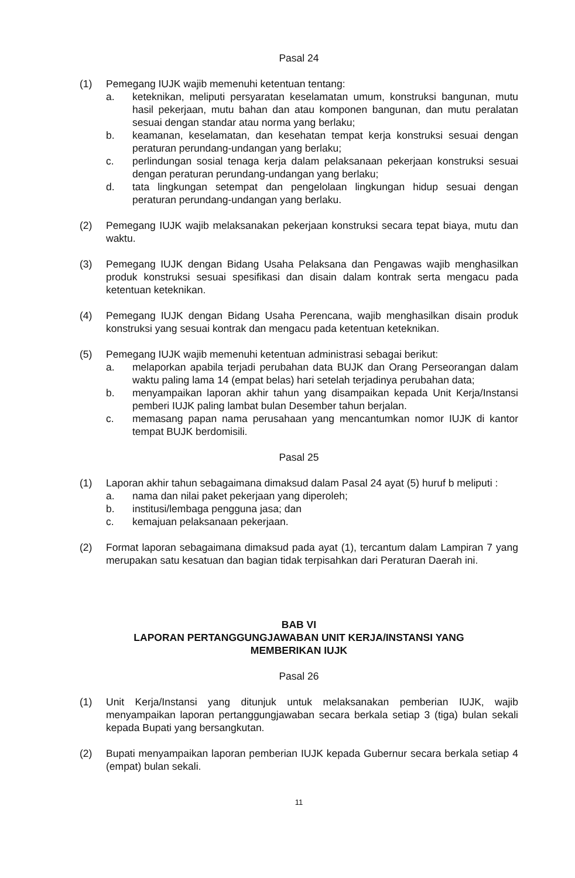Pasal 24
(1) Pemegang IUJK wajib memenuhi ketentuan tentang:
a. keteknikan, meliputi persyaratan keselamatan umum, konstruksi bangunan, mutu hasil pekerjaan, mutu bahan dan atau komponen bangunan, dan mutu peralatan sesuai dengan standar atau norma yang berlaku;
b. keamanan, keselamatan, dan kesehatan tempat kerja konstruksi sesuai dengan peraturan perundang-undangan yang berlaku;
c. perlindungan sosial tenaga kerja dalam pelaksanaan pekerjaan konstruksi sesuai dengan peraturan perundang-undangan yang berlaku;
d. tata lingkungan setempat dan pengelolaan lingkungan hidup sesuai dengan peraturan perundang-undangan yang berlaku.
(2) Pemegang IUJK wajib melaksanakan pekerjaan konstruksi secara tepat biaya, mutu dan waktu.
(3) Pemegang IUJK dengan Bidang Usaha Pelaksana dan Pengawas wajib menghasilkan produk konstruksi sesuai spesifikasi dan disain dalam kontrak serta mengacu pada ketentuan keteknikan.
(4) Pemegang IUJK dengan Bidang Usaha Perencana, wajib menghasilkan disain produk konstruksi yang sesuai kontrak dan mengacu pada ketentuan keteknikan.
(5) Pemegang IUJK wajib memenuhi ketentuan administrasi sebagai berikut:
a. melaporkan apabila terjadi perubahan data BUJK dan Orang Perseorangan dalam waktu paling lama 14 (empat belas) hari setelah terjadinya perubahan data;
b. menyampaikan laporan akhir tahun yang disampaikan kepada Unit Kerja/Instansi pemberi IUJK paling lambat bulan Desember tahun berjalan.
c. memasang papan nama perusahaan yang mencantumkan nomor IUJK di kantor tempat BUJK berdomisili.
Pasal 25
(1) Laporan akhir tahun sebagaimana dimaksud dalam Pasal 24 ayat (5) huruf b meliputi :
a. nama dan nilai paket pekerjaan yang diperoleh;
b. institusi/lembaga pengguna jasa; dan
c. kemajuan pelaksanaan pekerjaan.
(2) Format laporan sebagaimana dimaksud pada ayat (1), tercantum dalam Lampiran 7 yang merupakan satu kesatuan dan bagian tidak terpisahkan dari Peraturan Daerah ini.
BAB VI
LAPORAN PERTANGGUNGJAWABAN UNIT KERJA/INSTANSI YANG
MEMBERIKAN IUJK
Pasal 26
(1) Unit Kerja/Instansi yang ditunjuk untuk melaksanakan pemberian IUJK, wajib menyampaikan laporan pertanggungjawaban secara berkala setiap 3 (tiga) bulan sekali kepada Bupati yang bersangkutan.
(2) Bupati menyampaikan laporan pemberian IUJK kepada Gubernur secara berkala setiap 4 (empat) bulan sekali.
11